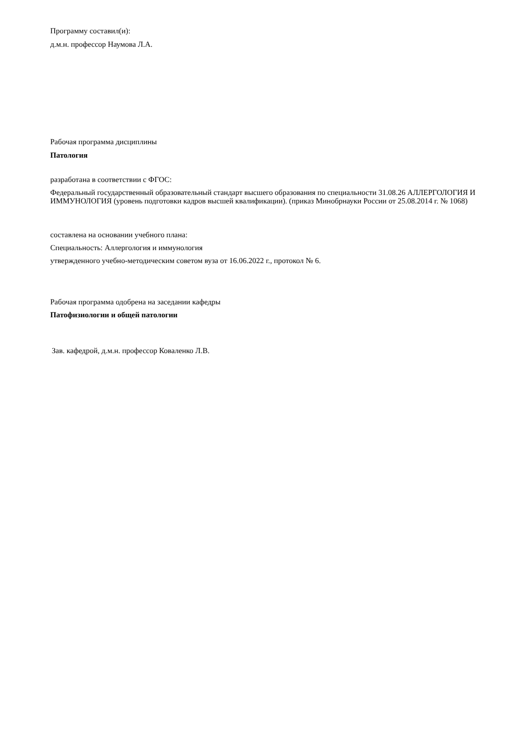Программу составил(и):
д.м.н. профессор Наумова Л.А.
Рабочая программа дисциплины
Патология
разработана в соответствии с ФГОС:
Федеральный государственный образовательный стандарт высшего образования по специальности 31.08.26 АЛЛЕРГОЛОГИЯ И ИММУНОЛОГИЯ (уровень подготовки кадров высшей квалификации). (приказ Минобрнауки России от 25.08.2014 г. № 1068)
составлена на основании учебного плана:
Специальность: Аллергология и иммунология
утвержденного учебно-методическим советом вуза от 16.06.2022 г., протокол № 6.
Рабочая программа одобрена на заседании кафедры
Патофизиологии и общей патологии
Зав. кафедрой, д.м.н. профессор Коваленко Л.В.